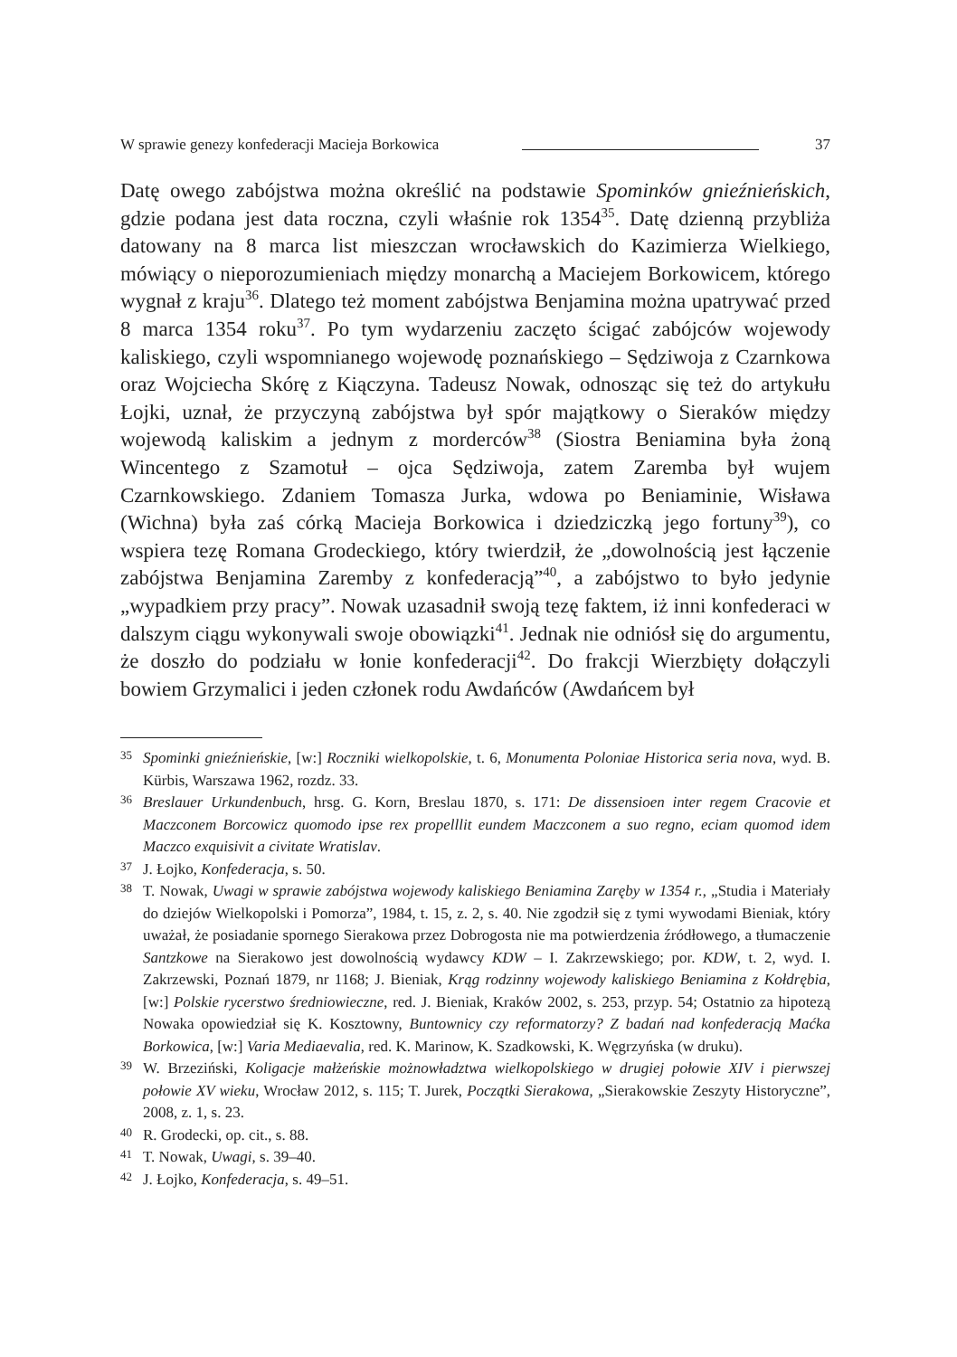W sprawie genezy konfederacji Macieja Borkowica 37
Datę owego zabójstwa można określić na podstawie Spominków gnieźnieńskich, gdzie podana jest data roczna, czyli właśnie rok 1354<sup>35</sup>. Datę dzienną przybliża datowany na 8 marca list mieszczan wrocławskich do Kazimierza Wielkiego, mówiący o nieporozumieniach między monarchą a Maciejem Borkowicem, którego wygnał z kraju<sup>36</sup>. Dlatego też moment zabójstwa Benjamina można upatrywać przed 8 marca 1354 roku<sup>37</sup>. Po tym wydarzeniu zaczęto ścigać zabójców wojewody kaliskiego, czyli wspomnianego wojewodę poznańskiego – Sędziwoja z Czarnkowa oraz Wojciecha Skórę z Kiączyna. Tadeusz Nowak, odnosząc się też do artykułu Łojki, uznał, że przyczyną zabójstwa był spór majątkowy o Sieraków między wojewodą kaliskim a jednym z morderców<sup>38</sup> (Siostra Beniamina była żoną Wincentego z Szamotuł – ojca Sędziwoja, zatem Zaremba był wujem Czarnkowskiego. Zdaniem Tomasza Jurka, wdowa po Beniaminie, Wisława (Wichna) była zaś córką Macieja Borkowica i dziedziczką jego fortuny<sup>39</sup>), co wspiera tezę Romana Grodeckiego, który twierdził, że „dowolnością jest łączenie zabójstwa Benjamina Zaremby z konfederacją”<sup>40</sup>, a zabójstwo to było jedynie „wypadkiem przy pracy”. Nowak uzasadnił swoją tezę faktem, iż inni konfederaci w dalszym ciągu wykonywali swoje obowiązki<sup>41</sup>. Jednak nie odniósł się do argumentu, że doszło do podziału w łonie konfederacji<sup>42</sup>. Do frakcji Wierzbięty dołączyli bowiem Grzymalici i jeden członek rodu Awdańców (Awdańcem był
35 Spominki gnieźnieńskie, [w:] Roczniki wielkopolskie, t. 6, Monumenta Poloniae Historica seria nova, wyd. B. Kürbis, Warszawa 1962, rozdz. 33.
36 Breslauer Urkundenbuch, hrsg. G. Korn, Breslau 1870, s. 171: De dissensioen inter regem Cracovie et Maczconem Borcowicz quomodo ipse rex propelllit eundem Maczconem a suo regno, eciam quomod idem Maczco exquisivit a civitate Wratislav.
37 J. Łojko, Konfederacja, s. 50.
38 T. Nowak, Uwagi w sprawie zabójstwa wojewody kaliskiego Beniamina Zaręby w 1354 r., „Studia i Materiały do dziejów Wielkopolski i Pomorza”, 1984, t. 15, z. 2, s. 40. Nie zgodził się z tymi wywodami Bieniak, który uważał, że posiadanie spornego Sierakowa przez Dobrogosta nie ma potwierdzenia źródłowego, a tłumaczenie Santzkowe na Sierakowo jest dowolnością wydawcy KDW – I. Zakrzewskiego; por. KDW, t. 2, wyd. I. Zakrzewski, Poznań 1879, nr 1168; J. Bieniak, Krąg rodzinny wojewody kaliskiego Beniamina z Kołdrębia, [w:] Polskie rycerstwo średniowieczne, red. J. Bieniak, Kraków 2002, s. 253, przyp. 54; Ostatnio za hipotezą Nowaka opowiedział się K. Kosztowny, Buntownicy czy reformatorzy? Z badań nad konfederacją Maćka Borkowica, [w:] Varia Mediaevalia, red. K. Marinow, K. Szadkowski, K. Węgrzyńska (w druku).
39 W. Brzeziński, Koligacje małżeńskie możnowładztwa wielkopolskiego w drugiej połowie XIV i pierwszej połowie XV wieku, Wrocław 2012, s. 115; T. Jurek, Początki Sierakowa, „Sierakowskie Zeszyty Historyczne”, 2008, z. 1, s. 23.
40 R. Grodecki, op. cit., s. 88.
41 T. Nowak, Uwagi, s. 39–40.
42 J. Łojko, Konfederacja, s. 49–51.